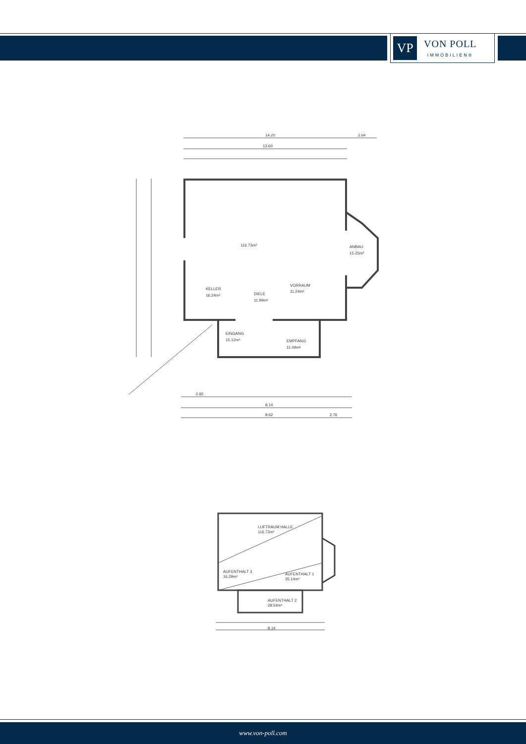VP
VON POLL
IMMOBILIEN®
14.20
2.64
13.60
116.73m²
ANBAU
15.25m²
KELLER
16.24m²
DIELE
11.99m²
VORRAUM
11.24m²
EINGANG
15.12m²
EMPFANG
11.09m²
2.82
8.14
8.62
2.76
LUFTRAUM HALLE
116.73m²
AUFENTHALT 3
16.29m²
AUFENTHALT 1
35.14m²
AUFENTHALT 2
28.54m²
8.14
www.von-poll.com